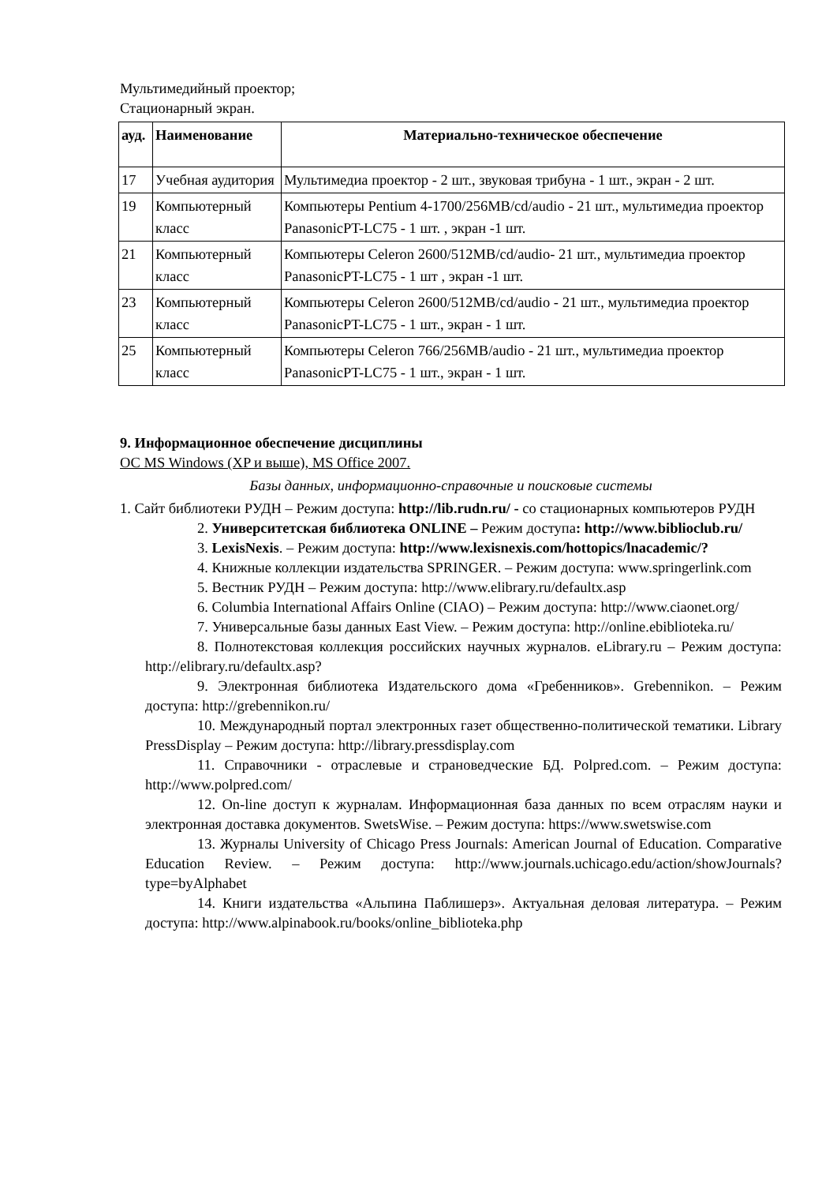Мультимедийный проектор;
Стационарный экран.
| ауд. | Наименование | Материально-техническое обеспечение |
| --- | --- | --- |
| 17 | Учебная аудитория | Мультимедиа проектор - 2 шт., звуковая трибуна - 1 шт., экран - 2 шт. |
| 19 | Компьютерный класс | Компьютеры Pentium 4-1700/256MB/cd/audio - 21 шт., мультимедиа проектор PanasonicPT-LC75 - 1 шт. , экран -1 шт. |
| 21 | Компьютерный класс | Компьютеры Celeron 2600/512MB/cd/audio- 21 шт., мультимедиа проектор PanasonicPT-LC75 - 1 шт , экран -1 шт. |
| 23 | Компьютерный класс | Компьютеры Celeron 2600/512MB/cd/audio - 21 шт., мультимедиа проектор PanasonicPT-LC75 - 1 шт., экран - 1 шт. |
| 25 | Компьютерный класс | Компьютеры Celeron 766/256MB/audio - 21 шт., мультимедиа проектор PanasonicPT-LC75 - 1 шт., экран - 1 шт. |
9. Информационное обеспечение дисциплины
ОС MS Windows (XP и выше), MS Office 2007.
Базы данных, информационно-справочные и поисковые системы
1. Сайт библиотеки РУДН – Режим доступа: http://lib.rudn.ru/ - со стационарных компьютеров РУДН
2. Университетская библиотека ONLINE – Режим доступа: http://www.biblioclub.ru/
3. LexisNexis. – Режим доступа: http://www.lexisnexis.com/hottopics/lnacademic/?
4. Книжные коллекции издательства SPRINGER. – Режим доступа: www.springerlink.com
5. Вестник РУДН – Режим доступа: http://www.elibrary.ru/defaultx.asp
6. Columbia International Affairs Online (CIAO) – Режим доступа: http://www.ciaonet.org/
7. Универсальные базы данных East View. – Режим доступа: http://online.ebiblioteka.ru/
8. Полнотекстовая коллекция российских научных журналов. eLibrary.ru – Режим доступа: http://elibrary.ru/defaultx.asp?
9. Электронная библиотека Издательского дома «Гребенников». Grebennikon. – Режим доступа: http://grebennikon.ru/
10. Международный портал электронных газет общественно-политической тематики. Library PressDisplay – Режим доступа: http://library.pressdisplay.com
11. Справочники - отраслевые и страноведческие БД. Polpred.com. – Режим доступа: http://www.polpred.com/
12. On-line доступ к журналам. Информационная база данных по всем отраслям науки и электронная доставка документов. SwetsWise. – Режим доступа: https://www.swetswise.com
13. Журналы University of Chicago Press Journals: American Journal of Education. Comparative Education Review. – Режим доступа: http://www.journals.uchicago.edu/action/showJournals?type=byAlphabet
14. Книги издательства «Альпина Паблишерз». Актуальная деловая литература. – Режим доступа: http://www.alpinabook.ru/books/online_biblioteka.php